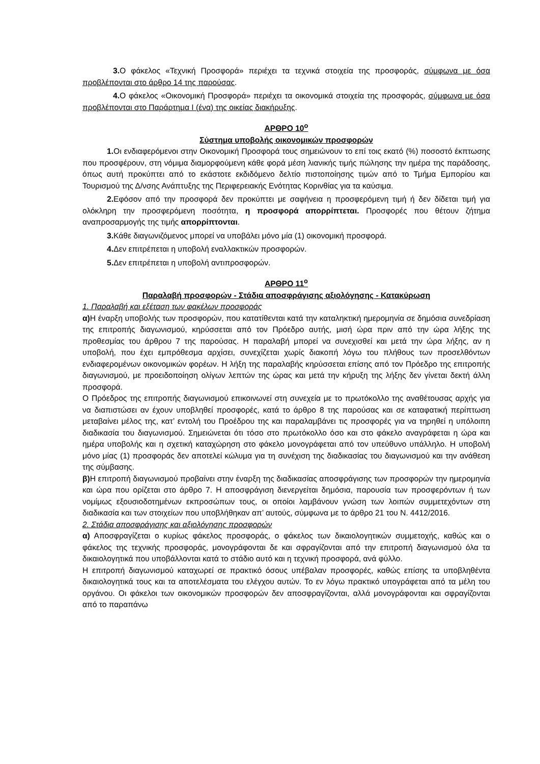3. Ο φάκελος «Τεχνική Προσφορά» περιέχει τα τεχνικά στοιχεία της προσφοράς, σύμφωνα με όσα προβλέπονται στο άρθρο 14 της παρούσας.
4. Ο φάκελος «Οικονομική Προσφορά» περιέχει τα οικονομικά στοιχεία της προσφοράς, σύμφωνα με όσα προβλέπονται στο Παράρτημα Ι (ένα) της οικείας διακήρυξης.
ΑΡΘΡΟ 10<sup>ο</sup>
Σύστημα υποβολής οικονομικών προσφορών
1. Οι ενδιαφερόμενοι στην Οικονομική Προσφορά τους σημειώνουν το επί τοις εκατό (%) ποσοστό έκπτωσης που προσφέρουν, στη νόμιμα διαμορφούμενη κάθε φορά μέση λιανικής τιμής πώλησης την ημέρα της παράδοσης, όπως αυτή προκύπτει από το εκάστοτε εκδιδόμενο δελτίο πιστοποίησης τιμών από το Τμήμα Εμπορίου και Τουρισμού της Δ/νσης Ανάπτυξης της Περιφερειακής Ενότητας Κορινθίας για τα καύσιμα.
2. Εφόσον από την προσφορά δεν προκύπτει με σαφήνεια η προσφερόμενη τιμή ή δεν δίδεται τιμή για ολόκληρη την προσφερόμενη ποσότητα, η προσφορά απορρίπτεται. Προσφορές που θέτουν ζήτημα αναπροσαρμογής της τιμής απορρίπτονται.
3. Κάθε διαγωνιζόμενος μπορεί να υποβάλει μόνο μία (1) οικονομική προσφορά.
4. Δεν επιτρέπεται η υποβολή εναλλακτικών προσφορών.
5. Δεν επιτρέπεται η υποβολή αντιπροσφορών.
ΑΡΘΡΟ 11<sup>ο</sup>
Παραλαβή προσφορών - Στάδια αποσφράγισης αξιολόγησης - Κατακύρωση
1. Παραλαβή και εξέταση των φακέλων προσφοράς
α) Η έναρξη υποβολής των προσφορών, που κατατίθενται κατά την καταληκτική ημερομηνία σε δημόσια συνεδρίαση της επιτροπής διαγωνισμού, κηρύσσεται από τον Πρόεδρο αυτής, μισή ώρα πριν από την ώρα λήξης της προθεσμίας του άρθρου 7 της παρούσας. Η παραλαβή μπορεί να συνεχισθεί και μετά την ώρα λήξης, αν η υποβολή, που έχει εμπρόθεσμα αρχίσει, συνεχίζεται χωρίς διακοπή λόγω του πλήθους των προσελθόντων ενδιαφερομένων οικονομικών φορέων. Η λήξη της παραλαβής κηρύσσεται επίσης από τον Πρόεδρο της επιτροπής διαγωνισμού, με προειδοποίηση ολίγων λεπτών της ώρας και μετά την κήρυξη της λήξης δεν γίνεται δεκτή άλλη προσφορά.
Ο Πρόεδρος της επιτροπής διαγωνισμού επικοινωνεί στη συνεχεία με το πρωτόκολλο της αναθέτουσας αρχής για να διαπιστώσει αν έχουν υποβληθεί προσφορές, κατά το άρθρο 8 της παρούσας και σε καταφατική περίπτωση μεταβαίνει μέλος της, κατ’ εντολή του Προέδρου της και παραλαμβάνει τις προσφορές για να τηρηθεί η υπόλοιπη διαδικασία του διαγωνισμού. Σημειώνεται ότι τόσο στο πρωτόκολλο όσο και στο φάκελο αναγράφεται η ώρα και ημέρα υποβολής και η σχετική καταχώρηση στο φάκελο μονογράφεται από τον υπεύθυνο υπάλληλο. Η υποβολή μόνο μίας (1) προσφοράς δεν αποτελεί κώλυμα για τη συνέχιση της διαδικασίας του διαγωνισμού και την ανάθεση της σύμβασης.
β) Η επιτροπή διαγωνισμού προβαίνει στην έναρξη της διαδικασίας αποσφράγισης των προσφορών την ημερομηνία και ώρα που ορίζεται στο άρθρο 7. Η αποσφράγιση διενεργείται δημόσια, παρουσία των προσφερόντων ή των νομίμως εξουσιοδοτημένων εκπροσώπων τους, οι οποίοι λαμβάνουν γνώση των λοιπών συμμετεχόντων στη διαδικασία και των στοιχείων που υποβλήθηκαν απ’ αυτούς, σύμφωνα με το άρθρο 21 του Ν. 4412/2016.
2. Στάδια αποσφράγισης και αξιολόγησης προσφορών
α) Αποσφραγίζεται ο κυρίως φάκελος προσφοράς, ο φάκελος των δικαιολογητικών συμμετοχής, καθώς και ο φάκελος της τεχνικής προσφοράς, μονογράφονται δε και σφραγίζονται από την επιτροπή διαγωνισμού όλα τα δικαιολογητικά που υποβάλλονται κατά το στάδιο αυτό και η τεχνική προσφορά, ανά φύλλο.
Η επιτροπή διαγωνισμού καταχωρεί σε πρακτικό όσους υπέβαλαν προσφορές, καθώς επίσης τα υποβληθέντα δικαιολογητικά τους και τα αποτελέσματα του ελέγχου αυτών. Το εν λόγω πρακτικό υπογράφεται από τα μέλη του οργάνου. Οι φάκελοι των οικονομικών προσφορών δεν αποσφραγίζονται, αλλά μονογράφονται και σφραγίζονται από το παραπάνω